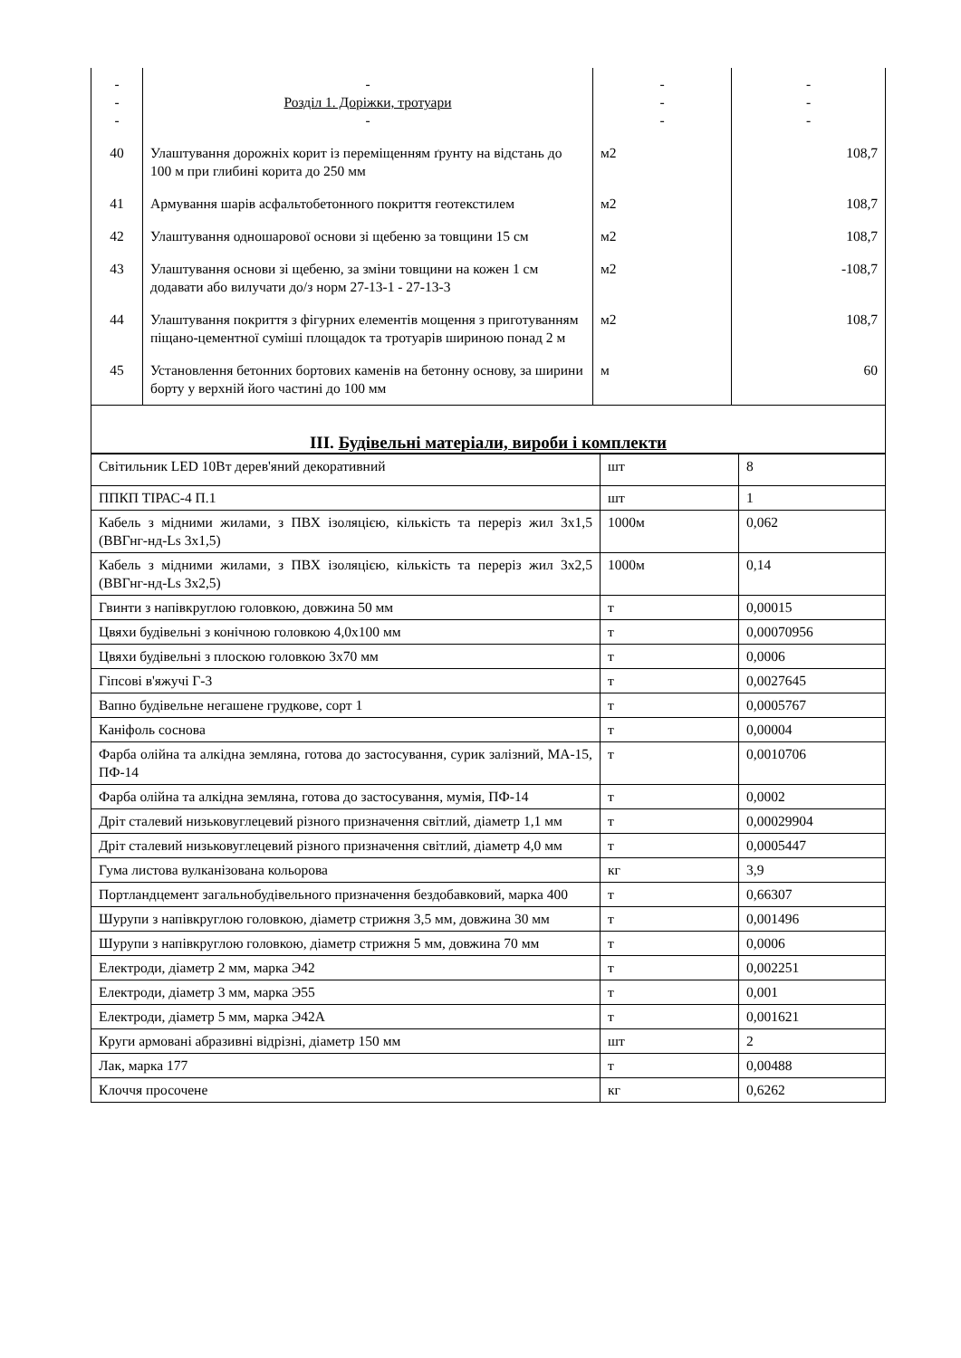| - - - | - Розділ 1. Доріжки, тротуари - | - - - | - - - |
| 40 | Улаштування дорожніх корит із переміщенням ґрунту на відстань до 100 м при глибині корита до 250 мм | м2 | 108,7 |
| 41 | Армування шарів асфальтобетонного покриття геотекстилем | м2 | 108,7 |
| 42 | Улаштування одношарової основи зі щебеню за товщини 15 см | м2 | 108,7 |
| 43 | Улаштування основи зі щебеню, за зміни товщини на кожен 1 см додавати або вилучати до/з норм 27-13-1 - 27-13-3 | м2 | -108,7 |
| 44 | Улаштування покриття з фігурних елементів мощення з приготуванням піщано-цементної суміші площадок та тротуарів шириною понад 2 м | м2 | 108,7 |
| 45 | Установлення бетонних бортових каменів на бетонну основу, за ширини борту у верхній його частині до 100 мм | м | 60 |
III. Будівельні матеріали, вироби і комплекти
| Світильник LED 10Вт дерев'яний декоративний | шт | 8 |
| ППКП ТІРАС-4 П.1 | шт | 1 |
| Кабель з мідними жилами, з ПВХ ізоляцією, кількість та переріз жил 3х1,5 (ВВГнг-нд-Ls 3х1,5) | 1000м | 0,062 |
| Кабель з мідними жилами, з ПВХ ізоляцією, кількість та переріз жил 3х2,5 (ВВГнг-нд-Ls 3х2,5) | 1000м | 0,14 |
| Гвинти з напівкруглою головкою, довжина 50 мм | т | 0,00015 |
| Цвяхи будівельні з конічною головкою 4,0х100 мм | т | 0,00070956 |
| Цвяхи будівельні з плоскою головкою 3х70 мм | т | 0,0006 |
| Гіпсові в'яжучі Г-3 | т | 0,0027645 |
| Вапно будівельне негашене грудкове, сорт 1 | т | 0,0005767 |
| Каніфоль соснова | т | 0,00004 |
| Фарба олійна та алкідна земляна, готова до застосування, сурик залізний, МА-15, ПФ-14 | т | 0,0010706 |
| Фарба олійна та алкідна земляна, готова до застосування, мумія, ПФ-14 | т | 0,0002 |
| Дріт сталевий низьковуглецевий різного призначення світлий, діаметр 1,1 мм | т | 0,00029904 |
| Дріт сталевий низьковуглецевий різного призначення світлий, діаметр 4,0 мм | т | 0,0005447 |
| Гума листова вулканізована кольорова | кг | 3,9 |
| Портландцемент загальнобудівельного призначення бездобавковий, марка 400 | т | 0,66307 |
| Шурупи з напівкруглою головкою, діаметр стрижня 3,5 мм, довжина 30 мм | т | 0,001496 |
| Шурупи з напівкруглою головкою, діаметр стрижня 5 мм, довжина 70 мм | т | 0,0006 |
| Електроди, діаметр 2 мм, марка Э42 | т | 0,002251 |
| Електроди, діаметр 3 мм, марка Э55 | т | 0,001 |
| Електроди, діаметр 5 мм, марка Э42А | т | 0,001621 |
| Круги армовані абразивні відрізні, діаметр 150 мм | шт | 2 |
| Лак, марка 177 | т | 0,00488 |
| Клоччя просочене | кг | 0,6262 |